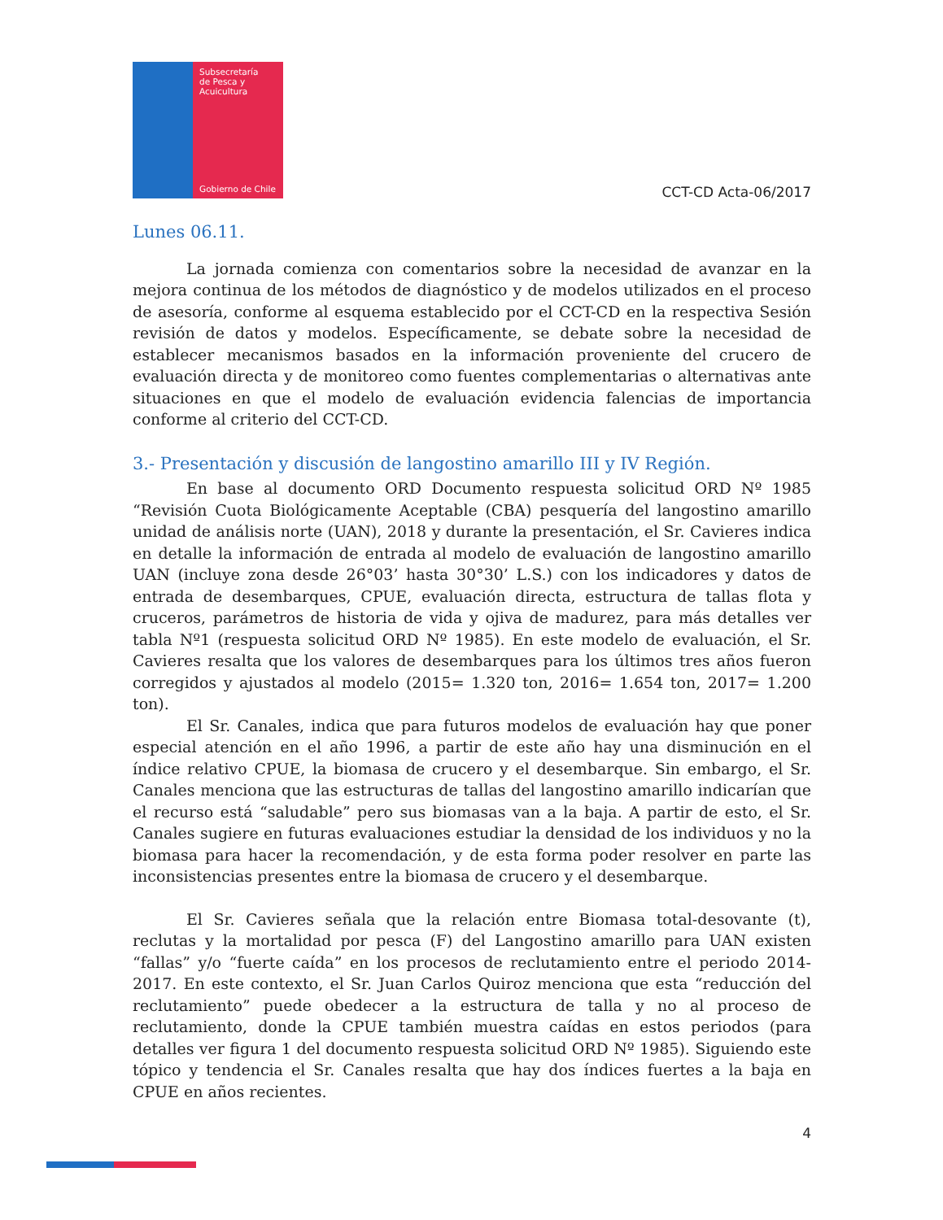Subsecretaría
de Pesca y
Acuicultura
Gobierno de Chile
CCT-CD Acta-06/2017
Lunes 06.11.
La jornada comienza con comentarios sobre la necesidad de avanzar en la mejora continua de los métodos de diagnóstico y de modelos utilizados en el proceso de asesoría, conforme al esquema establecido por el CCT-CD en la respectiva Sesión revisión de datos y modelos. Específicamente, se debate sobre la necesidad de establecer mecanismos basados en la información proveniente del crucero de evaluación directa y de monitoreo como fuentes complementarias o alternativas ante situaciones en que el modelo de evaluación evidencia falencias de importancia conforme al criterio del CCT-CD.
3.- Presentación y discusión de langostino amarillo III y IV Región.
En base al documento ORD Documento respuesta solicitud ORD Nº 1985 “Revisión Cuota Biológicamente Aceptable (CBA) pesquería del langostino amarillo unidad de análisis norte (UAN), 2018 y durante la presentación, el Sr. Cavieres indica en detalle la información de entrada al modelo de evaluación de langostino amarillo UAN (incluye zona desde 26°03’ hasta 30°30’ L.S.) con los indicadores y datos de entrada de desembarques, CPUE, evaluación directa, estructura de tallas flota y cruceros, parámetros de historia de vida y ojiva de madurez, para más detalles ver tabla Nº1 (respuesta solicitud ORD Nº 1985). En este modelo de evaluación, el Sr. Cavieres resalta que los valores de desembarques para los últimos tres años fueron corregidos y ajustados al modelo (2015= 1.320 ton, 2016= 1.654 ton, 2017= 1.200 ton).
El Sr. Canales, indica que para futuros modelos de evaluación hay que poner especial atención en el año 1996, a partir de este año hay una disminución en el índice relativo CPUE, la biomasa de crucero y el desembarque. Sin embargo, el Sr. Canales menciona que las estructuras de tallas del langostino amarillo indicarían que el recurso está “saludable” pero sus biomasas van a la baja. A partir de esto, el Sr. Canales sugiere en futuras evaluaciones estudiar la densidad de los individuos y no la biomasa para hacer la recomendación, y de esta forma poder resolver en parte las inconsistencias presentes entre la biomasa de crucero y el desembarque.
El Sr. Cavieres señala que la relación entre Biomasa total-desovante (t), reclutas y la mortalidad por pesca (F) del Langostino amarillo para UAN existen “fallas” y/o “fuerte caída” en los procesos de reclutamiento entre el periodo 2014-2017. En este contexto, el Sr. Juan Carlos Quiroz menciona que esta “reducción del reclutamiento” puede obedecer a la estructura de talla y no al proceso de reclutamiento, donde la CPUE también muestra caídas en estos periodos (para detalles ver figura 1 del documento respuesta solicitud ORD Nº 1985). Siguiendo este tópico y tendencia el Sr. Canales resalta que hay dos índices fuertes a la baja en CPUE en años recientes.
4